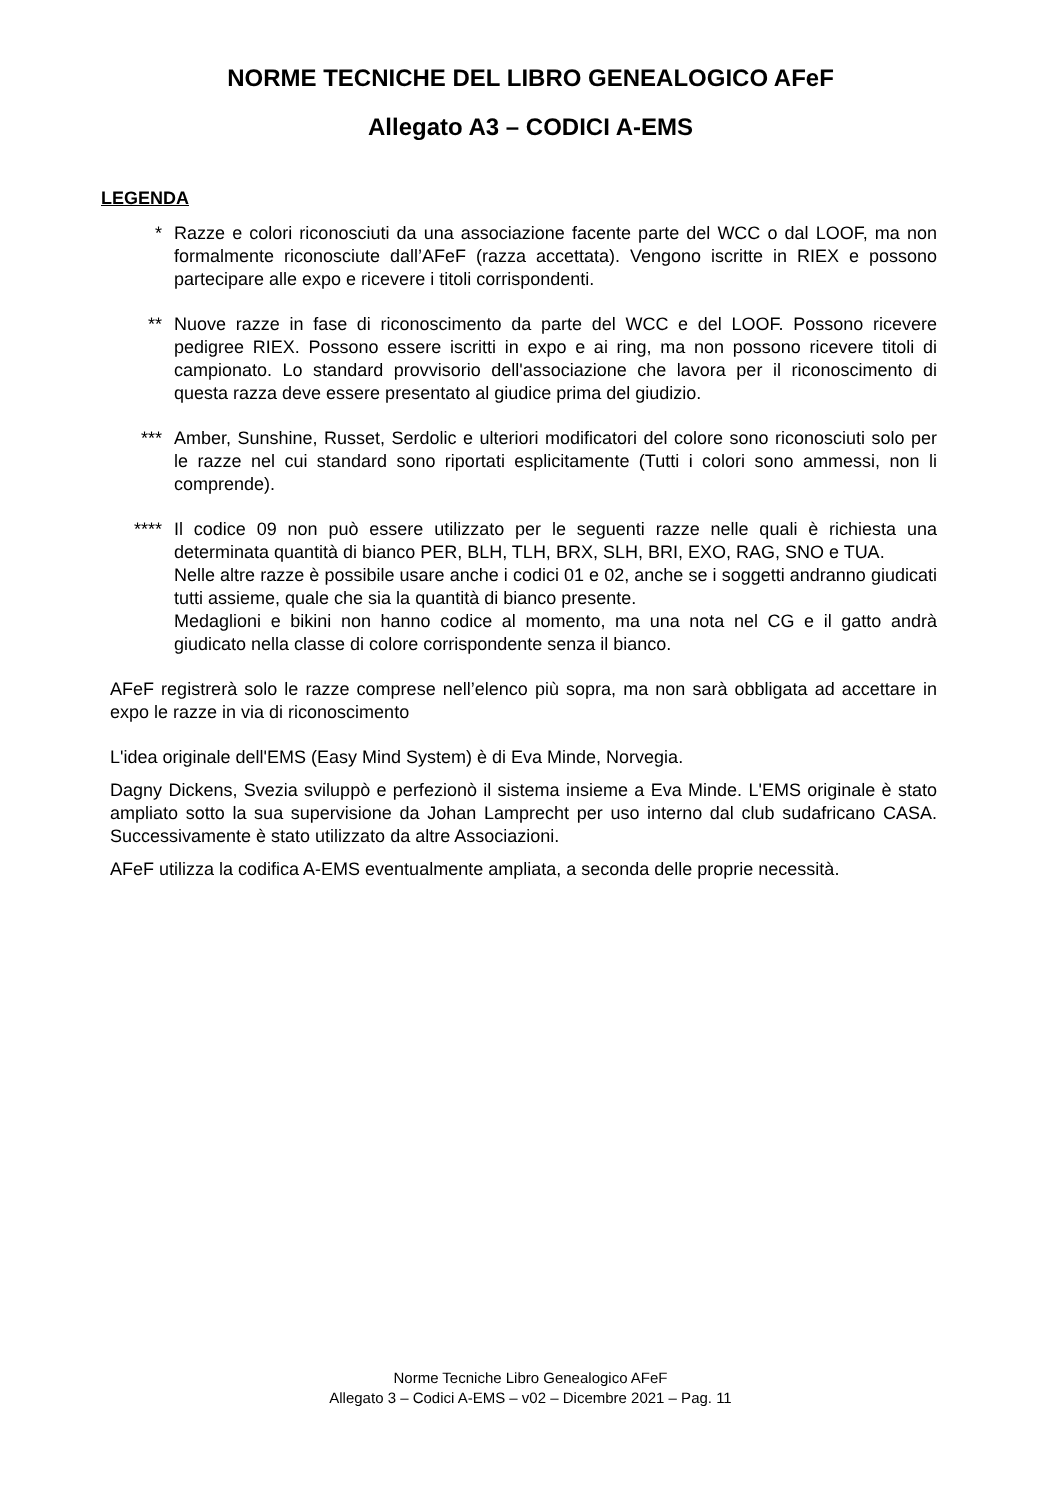NORME TECNICHE DEL LIBRO GENEALOGICO AFeF
Allegato A3 – CODICI A-EMS
LEGENDA
* Razze e colori riconosciuti da una associazione facente parte del WCC o dal LOOF, ma non formalmente riconosciute dall’AFeF (razza accettata). Vengono iscritte in RIEX e possono partecipare alle expo e ricevere i titoli corrispondenti.
** Nuove razze in fase di riconoscimento da parte del WCC e del LOOF. Possono ricevere pedigree RIEX. Possono essere iscritti in expo e ai ring, ma non possono ricevere titoli di campionato. Lo standard provvisorio dell'associazione che lavora per il riconoscimento di questa razza deve essere presentato al giudice prima del giudizio.
*** Amber, Sunshine, Russet, Serdolic e ulteriori modificatori del colore sono riconosciuti solo per le razze nel cui standard sono riportati esplicitamente (Tutti i colori sono ammessi, non li comprende).
**** Il codice 09 non può essere utilizzato per le seguenti razze nelle quali è richiesta una determinata quantità di bianco PER, BLH, TLH, BRX, SLH, BRI, EXO, RAG, SNO e TUA.
Nelle altre razze è possibile usare anche i codici 01 e 02, anche se i soggetti andranno giudicati tutti assieme, quale che sia la quantità di bianco presente.
Medaglioni e bikini non hanno codice al momento, ma una nota nel CG e il gatto andrà giudicato nella classe di colore corrispondente senza il bianco.
AFeF registrerà solo le razze comprese nell’elenco più sopra, ma non sarà obbligata ad accettare in expo le razze in via di riconoscimento
L'idea originale dell'EMS (Easy Mind System) è di Eva Minde, Norvegia.
Dagny Dickens, Svezia sviluppò e perfezionò il sistema insieme a Eva Minde. L'EMS originale è stato ampliato sotto la sua supervisione da Johan Lamprecht per uso interno dal club sudafricano CASA. Successivamente è stato utilizzato da altre Associazioni.
AFeF utilizza la codifica A-EMS eventualmente ampliata, a seconda delle proprie necessità.
Norme Tecniche Libro Genealogico AFeF
Allegato 3 – Codici A-EMS – v02 – Dicembre 2021 – Pag. 11